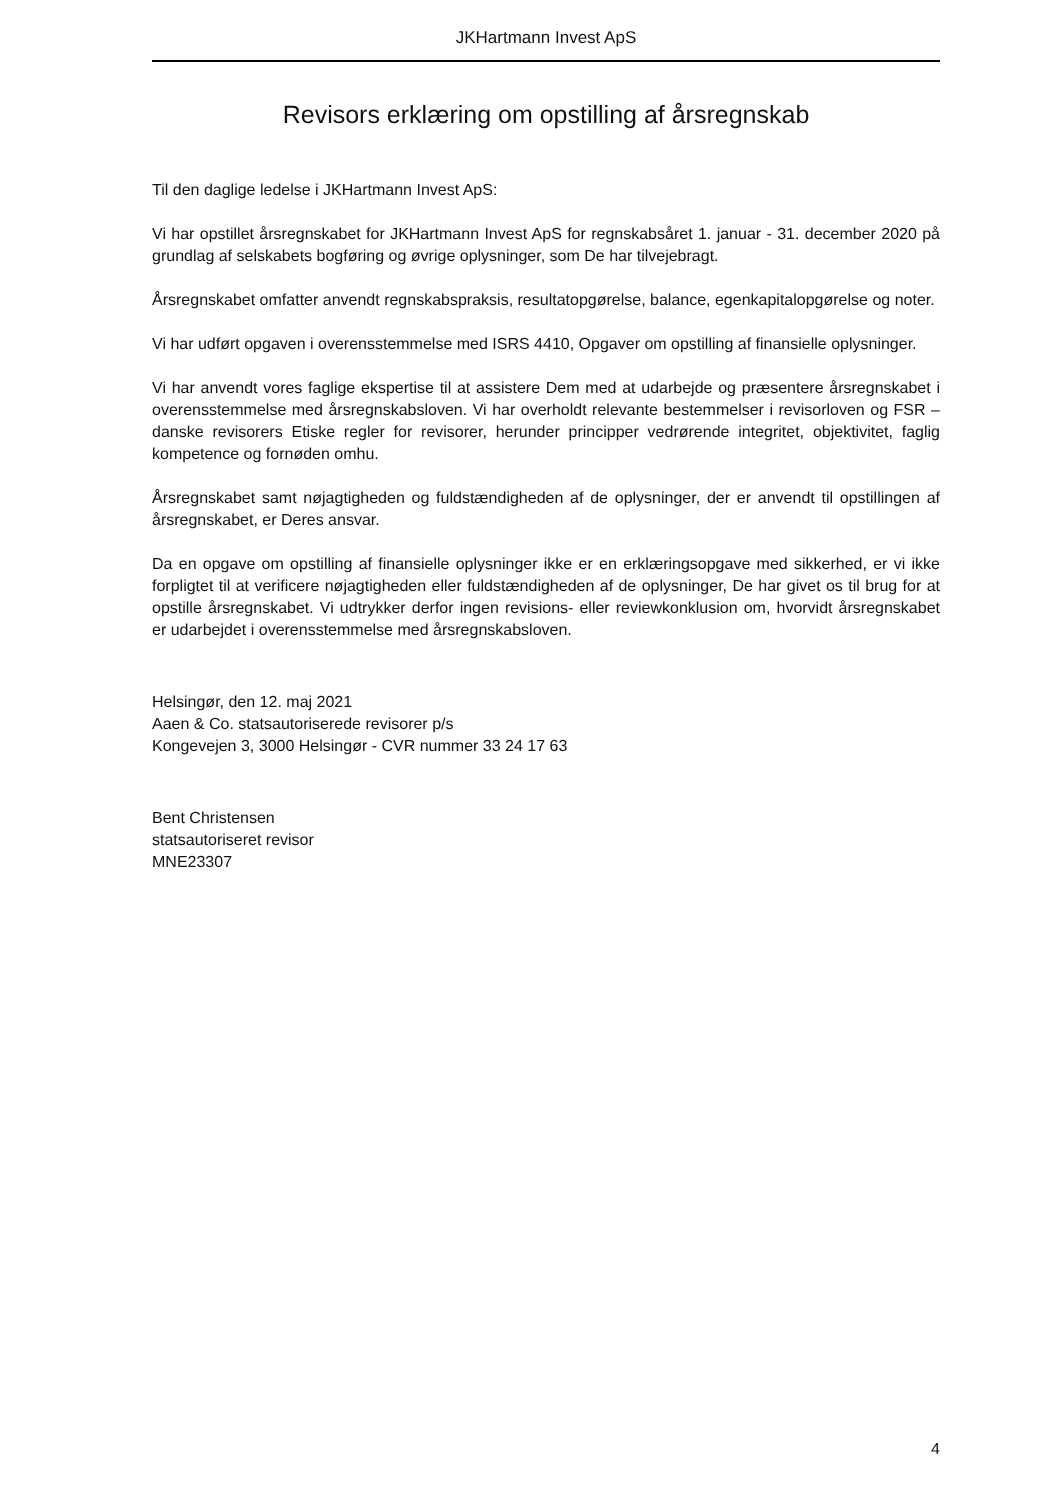JKHartmann Invest ApS
Revisors erklæring om opstilling af årsregnskab
Til den daglige ledelse i JKHartmann Invest ApS:
Vi har opstillet årsregnskabet for JKHartmann Invest ApS for regnskabsåret 1. januar - 31. december 2020 på grundlag af selskabets bogføring og øvrige oplysninger, som De har tilvejebragt.
Årsregnskabet omfatter anvendt regnskabspraksis, resultatopgørelse, balance, egenkapitalopgørelse og noter.
Vi har udført opgaven i overensstemmelse med ISRS 4410, Opgaver om opstilling af finansielle oplysninger.
Vi har anvendt vores faglige ekspertise til at assistere Dem med at udarbejde og præsentere årsregnskabet i overensstemmelse med årsregnskabsloven. Vi har overholdt relevante bestemmelser i revisorloven og FSR – danske revisorers Etiske regler for revisorer, herunder principper vedrørende integritet, objektivitet, faglig kompetence og fornøden omhu.
Årsregnskabet samt nøjagtigheden og fuldstændigheden af de oplysninger, der er anvendt til opstillingen af årsregnskabet, er Deres ansvar.
Da en opgave om opstilling af finansielle oplysninger ikke er en erklæringsopgave med sikkerhed, er vi ikke forpligtet til at verificere nøjagtigheden eller fuldstændigheden af de oplysninger, De har givet os til brug for at opstille årsregnskabet. Vi udtrykker derfor ingen revisions- eller reviewkonklusion om, hvorvidt årsregnskabet er udarbejdet i overensstemmelse med årsregnskabsloven.
Helsingør, den 12. maj 2021
Aaen & Co. statsautoriserede revisorer p/s
Kongevejen 3, 3000 Helsingør - CVR nummer 33 24 17 63
Bent Christensen
statsautoriseret revisor
MNE23307
4